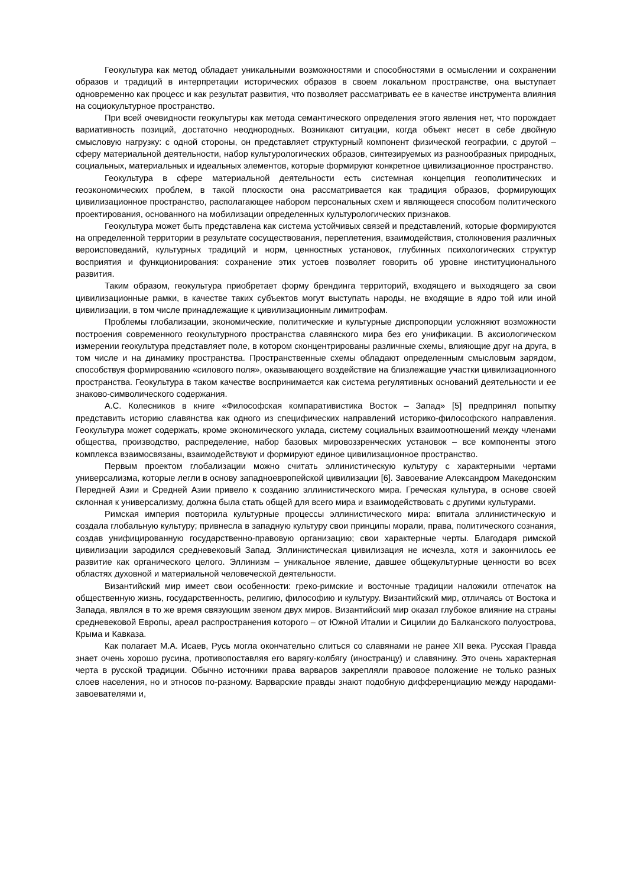Геокультура как метод обладает уникальными возможностями и способностями в осмыслении и сохранении образов и традиций в интерпретации исторических образов в своем локальном пространстве, она выступает одновременно как процесс и как результат развития, что позволяет рассматривать ее в качестве инструмента влияния на социокультурное пространство.
При всей очевидности геокультуры как метода семантического определения этого явления нет, что порождает вариативность позиций, достаточно неоднородных. Возникают ситуации, когда объект несет в себе двойную смысловую нагрузку: с одной стороны, он представляет структурный компонент физической географии, с другой – сферу материальной деятельности, набор культурологических образов, синтезируемых из разнообразных природных, социальных, материальных и идеальных элементов, которые формируют конкретное цивилизационное пространство.
Геокультура в сфере материальной деятельности есть системная концепция геополитических и геоэкономических проблем, в такой плоскости она рассматривается как традиция образов, формирующих цивилизационное пространство, располагающее набором персональных схем и являющееся способом политического проектирования, основанного на мобилизации определенных культурологических признаков.
Геокультура может быть представлена как система устойчивых связей и представлений, которые формируются на определенной территории в результате сосуществования, переплетения, взаимодействия, столкновения различных вероисповеданий, культурных традиций и норм, ценностных установок, глубинных психологических структур восприятия и функционирования: сохранение этих устоев позволяет говорить об уровне институционального развития.
Таким образом, геокультура приобретает форму брендинга территорий, входящего и выходящего за свои цивилизационные рамки, в качестве таких субъектов могут выступать народы, не входящие в ядро той или иной цивилизации, в том числе принадлежащие к цивилизационным лимитрофам.
Проблемы глобализации, экономические, политические и культурные диспропорции усложняют возможности построения современного геокультурного пространства славянского мира без его унификации. В аксиологическом измерении геокультура представляет поле, в котором сконцентрированы различные схемы, влияющие друг на друга, в том числе и на динамику пространства. Пространственные схемы обладают определенным смысловым зарядом, способствуя формированию «силового поля», оказывающего воздействие на близлежащие участки цивилизационного пространства. Геокультура в таком качестве воспринимается как система регулятивных оснований деятельности и ее знаково-символического содержания.
А.С. Колесников в книге «Философская компаративистика Восток – Запад» [5] предпринял попытку представить историю славянства как одного из специфических направлений историко-философского направления. Геокультура может содержать, кроме экономического уклада, систему социальных взаимоотношений между членами общества, производство, распределение, набор базовых мировоззренческих установок – все компоненты этого комплекса взаимосвязаны, взаимодействуют и формируют единое цивилизационное пространство.
Первым проектом глобализации можно считать эллинистическую культуру с характерными чертами универсализма, которые легли в основу западноевропейской цивилизации [6]. Завоевание Александром Македонским Передней Азии и Средней Азии привело к созданию эллинистического мира. Греческая культура, в основе своей склонная к универсализму, должна была стать общей для всего мира и взаимодействовать с другими культурами.
Римская империя повторила культурные процессы эллинистического мира: впитала эллинистическую и создала глобальную культуру; привнесла в западную культуру свои принципы морали, права, политического сознания, создав унифицированную государственно-правовую организацию; свои характерные черты. Благодаря римской цивилизации зародился средневековый Запад. Эллинистическая цивилизация не исчезла, хотя и закончилось ее развитие как органического целого. Эллинизм – уникальное явление, давшее общекультурные ценности во всех областях духовной и материальной человеческой деятельности.
Византийский мир имеет свои особенности: греко-римские и восточные традиции наложили отпечаток на общественную жизнь, государственность, религию, философию и культуру. Византийский мир, отличаясь от Востока и Запада, являлся в то же время связующим звеном двух миров. Византийский мир оказал глубокое влияние на страны средневековой Европы, ареал распространения которого – от Южной Италии и Сицилии до Балканского полуострова, Крыма и Кавказа.
Как полагает М.А. Исаев, Русь могла окончательно слиться со славянами не ранее XII века. Русская Правда знает очень хорошо русина, противопоставляя его варягу-колбягу (иностранцу) и славянину. Это очень характерная черта в русской традиции. Обычно источники права варваров закрепляли правовое положение не только разных слоев населения, но и этносов по-разному. Варварские правды знают подобную дифференциацию между народами-завоевателями и,